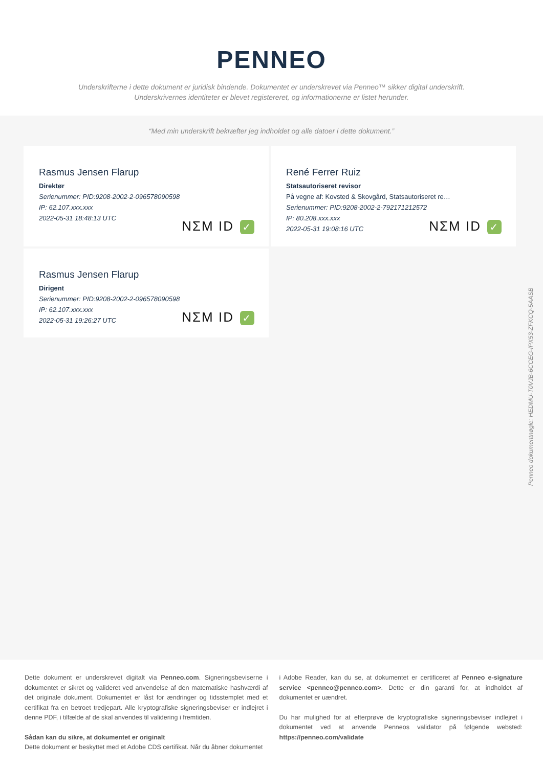PENNEO
Underskrifterne i dette dokument er juridisk bindende. Dokumentet er underskrevet via Penneo™ sikker digital underskrift.
Underskrivernes identiteter er blevet registereret, og informationerne er listet herunder.
“Med min underskrift bekræfter jeg indholdet og alle datoer i dette dokument.”
Rasmus Jensen Flarup
Direktør
Serienummer: PID:9208-2002-2-096578090598
IP: 62.107.xxx.xxx
2022-05-31 18:48:13 UTC
NΣM ID ✓
René Ferrer Ruiz
Statsautoriseret revisor
På vegne af: Kovsted & Skovgård, Statsautoriseret re…
Serienummer: PID:9208-2002-2-792171212572
IP: 80.208.xxx.xxx
2022-05-31 19:08:16 UTC
NΣM ID ✓
Rasmus Jensen Flarup
Dirigent
Serienummer: PID:9208-2002-2-096578090598
IP: 62.107.xxx.xxx
2022-05-31 19:26:27 UTC
NΣM ID ✓
Penneo dokumentnøgle: HEDMU-T0VJB-6CCEG-IPX53-ZFKCQ-5AASB
Dette dokument er underskrevet digitalt via Penneo.com. Signeringsbeviserne i dokumentet er sikret og valideret ved anvendelse af den matematiske hashværdi af det originale dokument. Dokumentet er låst for ændringer og tidsstemplet med et certifikat fra en betroet tredjepart. Alle kryptografiske signeringsbeviser er indlejret i denne PDF, i tilfælde af de skal anvendes til validering i fremtiden.
Sådan kan du sikre, at dokumentet er originalt
Dette dokument er beskyttet med et Adobe CDS certifikat. Når du åbner dokumentet
i Adobe Reader, kan du se, at dokumentet er certificeret af Penneo e-signature service <penneo@penneo.com>. Dette er din garanti for, at indholdet af dokumentet er uændret.
Du har mulighed for at efterprøve de kryptografiske signeringsbeviser indlejret i dokumentet ved at anvende Penneos validator på følgende websted: https://penneo.com/validate